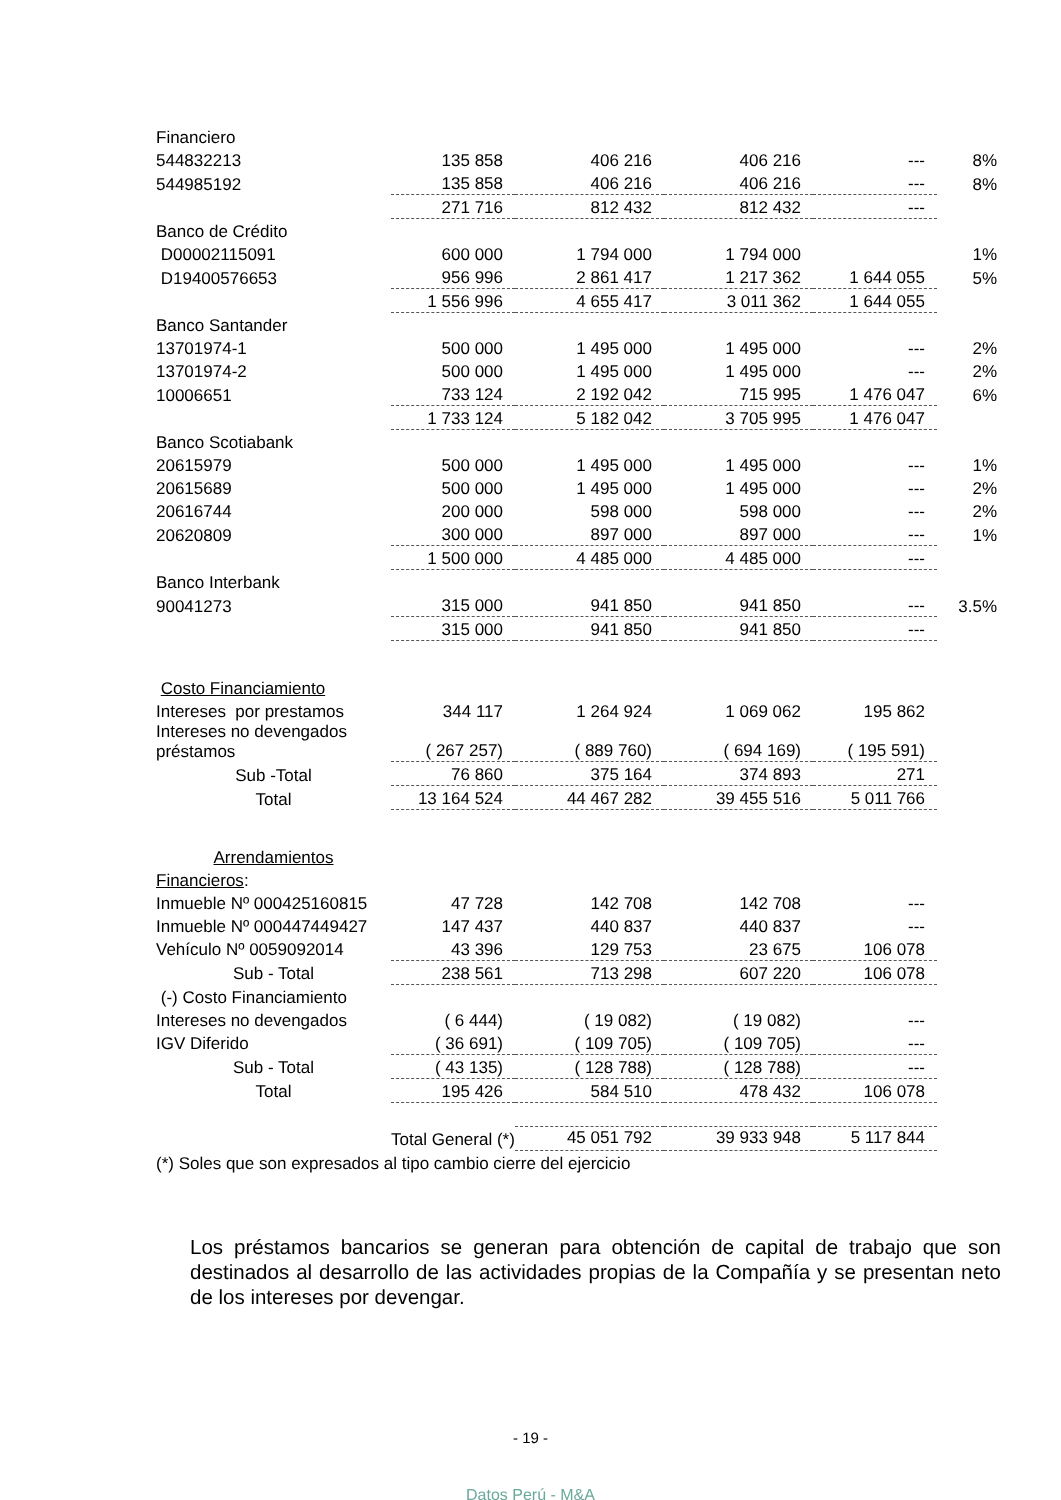| Financiero | | | | | |
| 544832213 | 135 858 | 406 216 | 406 216 | --- | 8% |
| 544985192 | 135 858 | 406 216 | 406 216 | --- | 8% |
| | 271 716 | 812 432 | 812 432 | --- | |
| Banco de Crédito | | | | | |
| D00002115091 | 600 000 | 1 794 000 | 1 794 000 | | 1% |
| D19400576653 | 956 996 | 2 861 417 | 1 217 362 | 1 644 055 | 5% |
| | 1 556 996 | 4 655 417 | 3 011 362 | 1 644 055 | |
| Banco Santander | | | | | |
| 13701974-1 | 500 000 | 1 495 000 | 1 495 000 | --- | 2% |
| 13701974-2 | 500 000 | 1 495 000 | 1 495 000 | --- | 2% |
| 10006651 | 733 124 | 2 192 042 | 715 995 | 1 476 047 | 6% |
| | 1 733 124 | 5 182 042 | 3 705 995 | 1 476 047 | |
| Banco Scotiabank | | | | | |
| 20615979 | 500 000 | 1 495 000 | 1 495 000 | --- | 1% |
| 20615689 | 500 000 | 1 495 000 | 1 495 000 | --- | 2% |
| 20616744 | 200 000 | 598 000 | 598 000 | --- | 2% |
| 20620809 | 300 000 | 897 000 | 897 000 | --- | 1% |
| | 1 500 000 | 4 485 000 | 4 485 000 | --- | |
| Banco Interbank | | | | | |
| 90041273 | 315 000 | 941 850 | 941 850 | --- | 3.5% |
| | 315 000 | 941 850 | 941 850 | --- | |
| Costo Financiamiento | | | | | |
| Intereses por prestamos | 344 117 | 1 264 924 | 1 069 062 | 195 862 | |
| Intereses no devengados préstamos | ( 267 257) | ( 889 760) | ( 694 169) | ( 195 591) | |
| Sub -Total | 76 860 | 375 164 | 374 893 | 271 | |
| Total | 13 164 524 | 44 467 282 | 39 455 516 | 5 011 766 | |
| Arrendamientos | | | | | |
| Financieros : | | | | | |
| Inmueble Nº 000425160815 | 47 728 | 142 708 | 142 708 | --- | |
| Inmueble Nº 000447449427 | 147 437 | 440 837 | 440 837 | --- | |
| Vehículo Nº 0059092014 | 43 396 | 129 753 | 23 675 | 106 078 | |
| Sub - Total | 238 561 | 713 298 | 607 220 | 106 078 | |
| (-) Costo Financiamiento | | | | | |
| Intereses no devengados | ( 6 444) | ( 19 082) | ( 19 082) | --- | |
| IGV Diferido | ( 36 691) | ( 109 705) | ( 109 705) | --- | |
| Sub - Total | ( 43 135) | ( 128 788) | ( 128 788) | --- | |
| Total | 195 426 | 584 510 | 478 432 | 106 078 | |
| | Total General (*) | 45 051 792 | 39 933 948 | 5 117 844 | |
| (*) Soles que son expresados al tipo cambio cierre del ejercicio | | | | | |
Los préstamos bancarios se generan para obtención de capital de trabajo que son destinados al desarrollo de las actividades propias de la Compañía y se presentan neto de los intereses por devengar.
- 19 -
Datos Perú - M&A